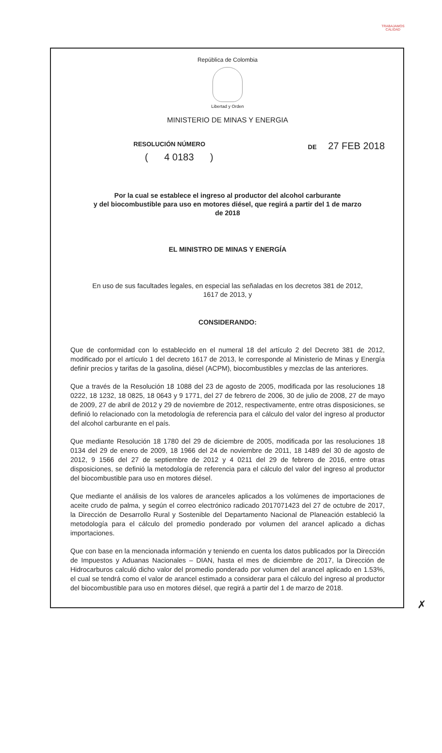TRABAJAMOS CALIDAD
República de Colombia
Libertad y Orden
MINISTERIO DE MINAS Y ENERGIA
RESOLUCIÓN NÚMERO DE 27 FEB 2018
( 4 0183 )
Por la cual se establece el ingreso al productor del alcohol carburante
y del biocombustible para uso en motores diésel, que regirá a partir del 1 de marzo
de 2018
EL MINISTRO DE MINAS Y ENERGÍA
En uso de sus facultades legales, en especial las señaladas en los decretos 381 de 2012,
1617 de 2013, y
CONSIDERANDO:
Que de conformidad con lo establecido en el numeral 18 del artículo 2 del Decreto 381 de 2012, modificado por el artículo 1 del decreto 1617 de 2013, le corresponde al Ministerio de Minas y Energía definir precios y tarifas de la gasolina, diésel (ACPM), biocombustibles y mezclas de las anteriores.
Que a través de la Resolución 18 1088 del 23 de agosto de 2005, modificada por las resoluciones 18 0222, 18 1232, 18 0825, 18 0643 y 9 1771, del 27 de febrero de 2006, 30 de julio de 2008, 27 de mayo de 2009, 27 de abril de 2012 y 29 de noviembre de 2012, respectivamente, entre otras disposiciones, se definió lo relacionado con la metodología de referencia para el cálculo del valor del ingreso al productor del alcohol carburante en el país.
Que mediante Resolución 18 1780 del 29 de diciembre de 2005, modificada por las resoluciones 18 0134 del 29 de enero de 2009, 18 1966 del 24 de noviembre de 2011, 18 1489 del 30 de agosto de 2012, 9 1566 del 27 de septiembre de 2012 y 4 0211 del 29 de febrero de 2016, entre otras disposiciones, se definió la metodología de referencia para el cálculo del valor del ingreso al productor del biocombustible para uso en motores diésel.
Que mediante el análisis de los valores de aranceles aplicados a los volúmenes de importaciones de aceite crudo de palma, y según el correo electrónico radicado 2017071423 del 27 de octubre de 2017, la Dirección de Desarrollo Rural y Sostenible del Departamento Nacional de Planeación estableció la metodología para el cálculo del promedio ponderado por volumen del arancel aplicado a dichas importaciones.
Que con base en la mencionada información y teniendo en cuenta los datos publicados por la Dirección de Impuestos y Aduanas Nacionales – DIAN, hasta el mes de diciembre de 2017, la Dirección de Hidrocarburos calculó dicho valor del promedio ponderado por volumen del arancel aplicado en 1.53%, el cual se tendrá como el valor de arancel estimado a considerar para el cálculo del ingreso al productor del biocombustible para uso en motores diésel, que regirá a partir del 1 de marzo de 2018.
✗